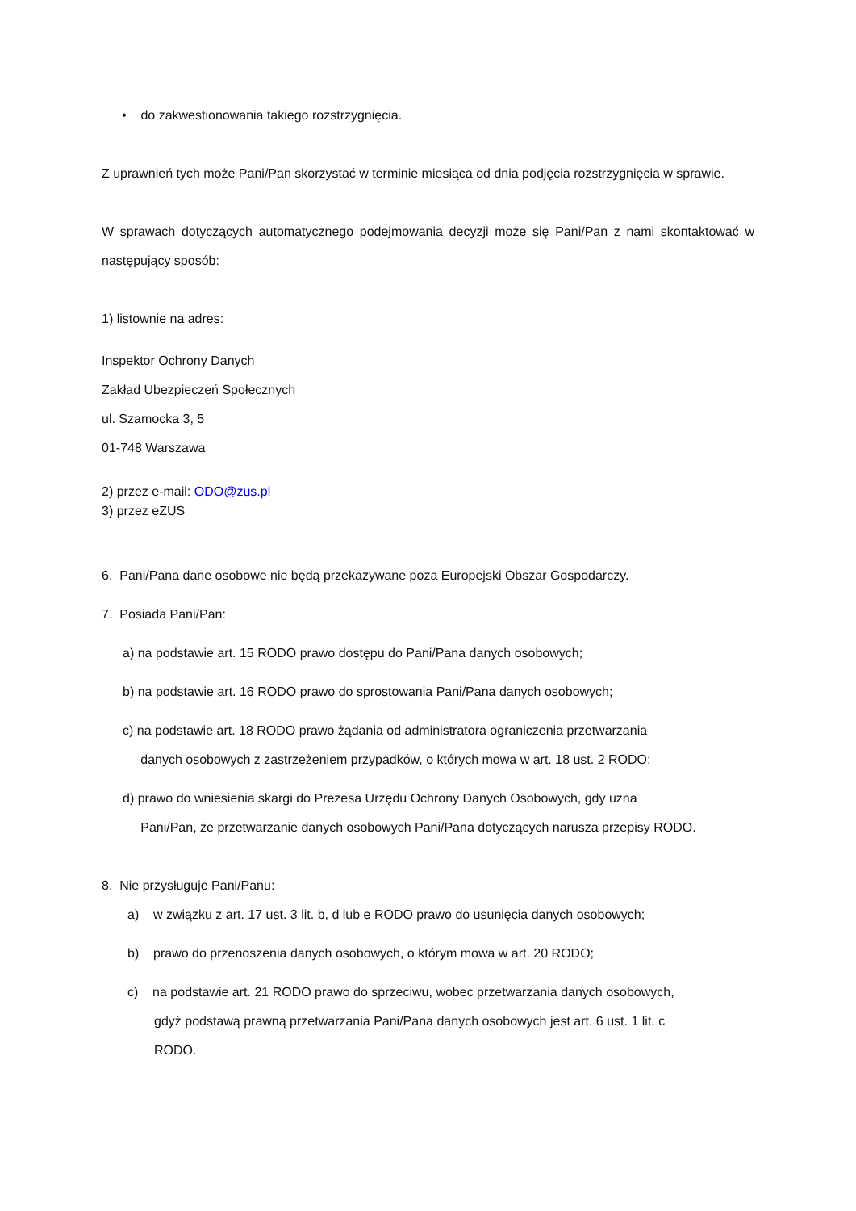• do zakwestionowania takiego rozstrzygnięcia.
Z uprawnień tych może Pani/Pan skorzystać w terminie miesiąca od dnia podjęcia rozstrzygnięcia w sprawie.
W sprawach dotyczących automatycznego podejmowania decyzji może się Pani/Pan z nami skontaktować w następujący sposób:
1) listownie na adres:
Inspektor Ochrony Danych
Zakład Ubezpieczeń Społecznych
ul. Szamocka 3, 5
01-748 Warszawa
2) przez e-mail: ODO@zus.pl
3) przez eZUS
6. Pani/Pana dane osobowe nie będą przekazywane poza Europejski Obszar Gospodarczy.
7. Posiada Pani/Pan:
a) na podstawie art. 15 RODO prawo dostępu do Pani/Pana danych osobowych;
b) na podstawie art. 16 RODO prawo do sprostowania Pani/Pana danych osobowych;
c) na podstawie art. 18 RODO prawo żądania od administratora ograniczenia przetwarzania
danych osobowych z zastrzeżeniem przypadków, o których mowa w art. 18 ust. 2 RODO;
d) prawo do wniesienia skargi do Prezesa Urzędu Ochrony Danych Osobowych, gdy uzna
Pani/Pan, że przetwarzanie danych osobowych Pani/Pana dotyczących narusza przepisy RODO.
8. Nie przysługuje Pani/Panu:
a) w związku z art. 17 ust. 3 lit. b, d lub e RODO prawo do usunięcia danych osobowych;
b) prawo do przenoszenia danych osobowych, o którym mowa w art. 20 RODO;
c) na podstawie art. 21 RODO prawo do sprzeciwu, wobec przetwarzania danych osobowych,
gdyż podstawą prawną przetwarzania Pani/Pana danych osobowych jest art. 6 ust. 1 lit. c
RODO.